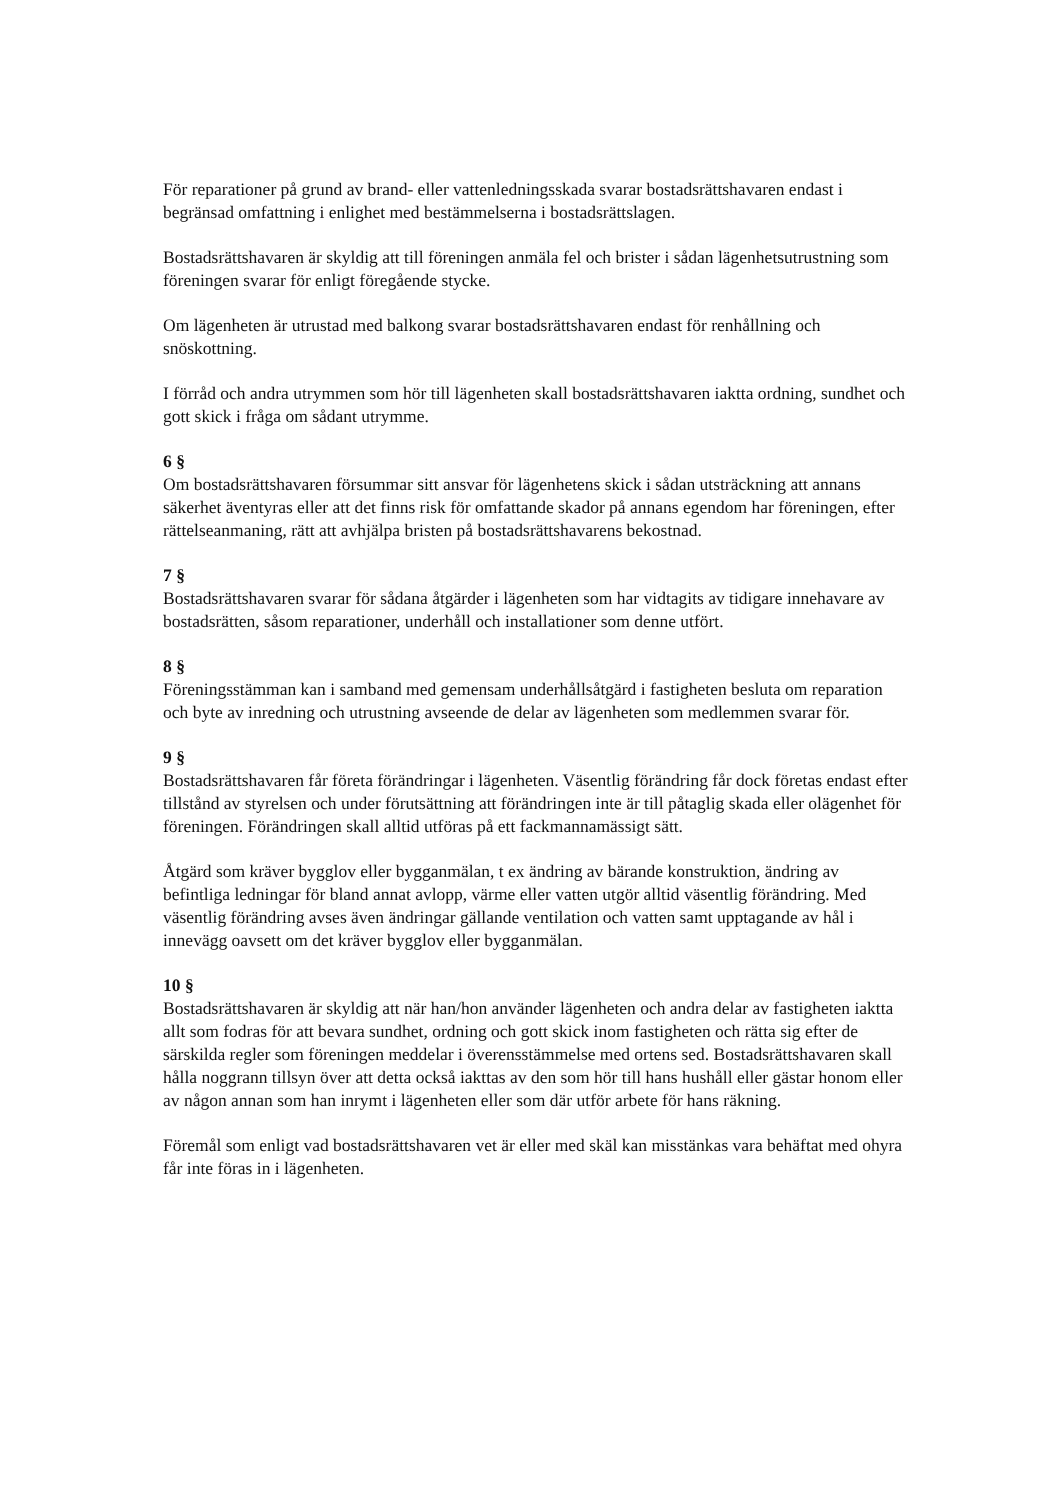För reparationer på grund av brand- eller vattenledningsskada svarar bostadsrättshavaren endast i begränsad omfattning i enlighet med bestämmelserna i bostadsrättslagen.
Bostadsrättshavaren är skyldig att till föreningen anmäla fel och brister i sådan lägenhetsutrustning som föreningen svarar för enligt föregående stycke.
Om lägenheten är utrustad med balkong svarar bostadsrättshavaren endast för renhållning och snöskottning.
I förråd och andra utrymmen som hör till lägenheten skall bostadsrättshavaren iaktta ordning, sundhet och gott skick i fråga om sådant utrymme.
6 §
Om bostadsrättshavaren försummar sitt ansvar för lägenhetens skick i sådan utsträckning att annans säkerhet äventyras eller att det finns risk för omfattande skador på annans egendom har föreningen, efter rättelseanmaning, rätt att avhjälpa bristen på bostadsrättshavarens bekostnad.
7 §
Bostadsrättshavaren svarar för sådana åtgärder i lägenheten som har vidtagits av tidigare innehavare av bostadsrätten, såsom reparationer, underhåll och installationer som denne utfört.
8 §
Föreningsstämman kan i samband med gemensam underhållsåtgärd i fastigheten besluta om reparation och byte av inredning och utrustning avseende de delar av lägenheten som medlemmen svarar för.
9 §
Bostadsrättshavaren får företa förändringar i lägenheten. Väsentlig förändring får dock företas endast efter tillstånd av styrelsen och under förutsättning att förändringen inte är till påtaglig skada eller olägenhet för föreningen. Förändringen skall alltid utföras på ett fackmannamässigt sätt.
Åtgärd som kräver bygglov eller bygganmälan, t ex ändring av bärande konstruktion, ändring av befintliga ledningar för bland annat avlopp, värme eller vatten utgör alltid väsentlig förändring. Med väsentlig förändring avses även ändringar gällande ventilation och vatten samt upptagande av hål i innevägg oavsett om det kräver bygglov eller bygganmälan.
10 §
Bostadsrättshavaren är skyldig att när han/hon använder lägenheten och andra delar av fastigheten iaktta allt som fodras för att bevara sundhet, ordning och gott skick inom fastigheten och rätta sig efter de särskilda regler som föreningen meddelar i överensstämmelse med ortens sed. Bostadsrättshavaren skall hålla noggrann tillsyn över att detta också iakttas av den som hör till hans hushåll eller gästar honom eller av någon annan som han inrymt i lägenheten eller som där utför arbete för hans räkning.
Föremål som enligt vad bostadsrättshavaren vet är eller med skäl kan misstänkas vara behäftat med ohyra får inte föras in i lägenheten.